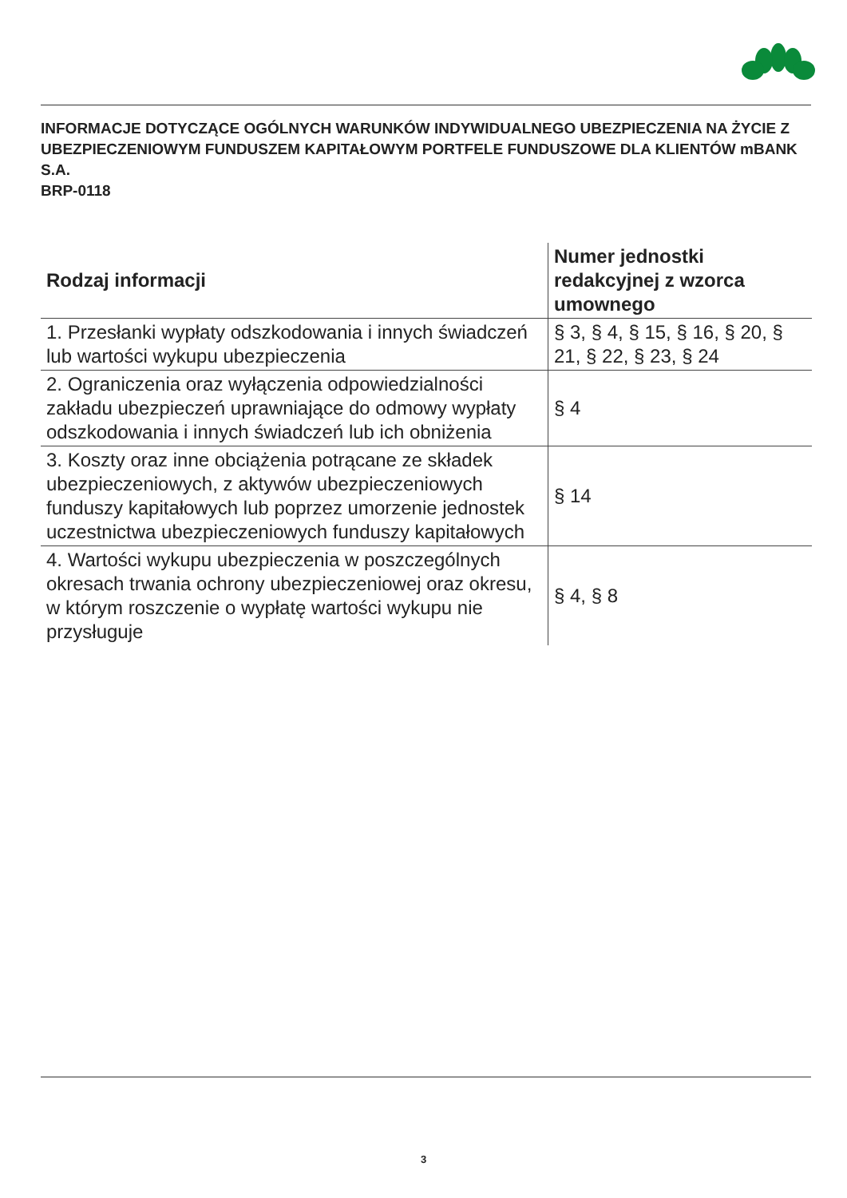INFORMACJE DOTYCZĄCE OGÓLNYCH WARUNKÓW INDYWIDUALNEGO UBEZPIECZENIA NA ŻYCIE Z UBEZPIECZENIOWYM FUNDUSZEM KAPITAŁOWYM PORTFELE FUNDUSZOWE DLA KLIENTÓW mBANK S.A.
BRP-0118
| Rodzaj informacji | Numer jednostki redakcyjnej z wzorca umownego |
| --- | --- |
| 1. Przesłanki wypłaty odszkodowania i innych świadczeń lub wartości wykupu ubezpieczenia | § 3, § 4, § 15, § 16, § 20, § 21, § 22, § 23, § 24 |
| 2. Ograniczenia oraz wyłączenia odpowiedzialności zakładu ubezpieczeń uprawniające do odmowy wypłaty odszkodowania i innych świadczeń lub ich obniżenia | § 4 |
| 3. Koszty oraz inne obciążenia potrącane ze składek ubezpieczeniowych, z aktywów ubezpieczeniowych funduszy kapitałowych lub poprzez umorzenie jednostek uczestnictwa ubezpieczeniowych funduszy kapitałowych | § 14 |
| 4. Wartości wykupu ubezpieczenia w poszczególnych okresach trwania ochrony ubezpieczeniowej oraz okresu, w którym roszczenie o wypłatę wartości wykupu nie przysługuje | § 4, § 8 |
3